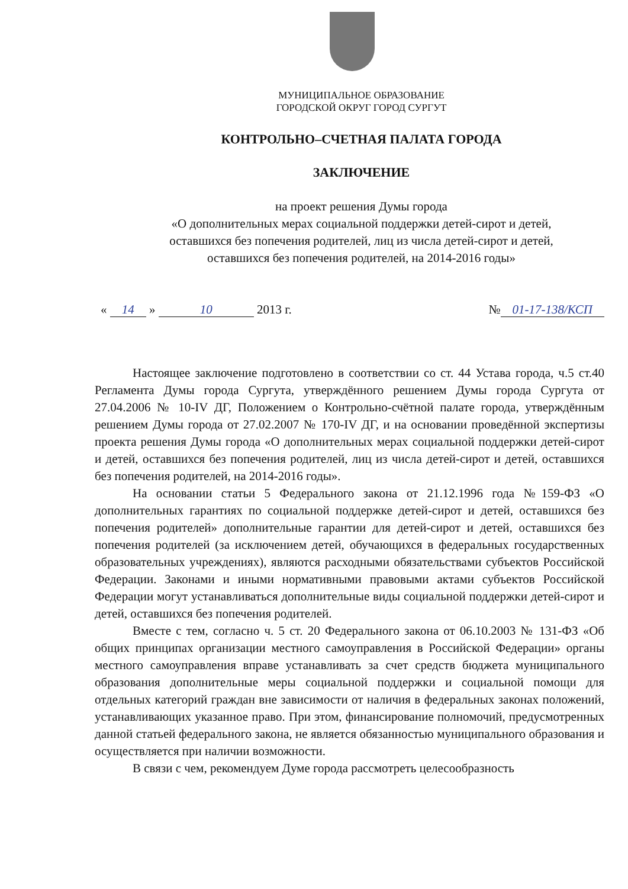МУНИЦИПАЛЬНОЕ ОБРАЗОВАНИЕ
ГОРОДСКОЙ ОКРУГ ГОРОД СУРГУТ
КОНТРОЛЬНО–СЧЕТНАЯ ПАЛАТА ГОРОДА
ЗАКЛЮЧЕНИЕ
на проект решения Думы города
«О дополнительных мерах социальной поддержки детей-сирот и детей,
оставшихся без попечения родителей, лиц из числа детей-сирот и детей,
оставшихся без попечения родителей, на 2014-2016 годы»
« 14 » 10 2013 г. № 01-17-138/КСП
Настоящее заключение подготовлено в соответствии со ст. 44 Устава города, ч.5 ст.40 Регламента Думы города Сургута, утверждённого решением Думы города Сургута от 27.04.2006 № 10-IV ДГ, Положением о Контрольно-счётной палате города, утверждённым решением Думы города от 27.02.2007 № 170-IV ДГ, и на основании проведённой экспертизы проекта решения Думы города «О дополнительных мерах социальной поддержки детей-сирот и детей, оставшихся без попечения родителей, лиц из числа детей-сирот и детей, оставшихся без попечения родителей, на 2014-2016 годы».
На основании статьи 5 Федерального закона от 21.12.1996 года №159-ФЗ «О дополнительных гарантиях по социальной поддержке детей-сирот и детей, оставшихся без попечения родителей» дополнительные гарантии для детей-сирот и детей, оставшихся без попечения родителей (за исключением детей, обучающихся в федеральных государственных образовательных учреждениях), являются расходными обязательствами субъектов Российской Федерации. Законами и иными нормативными правовыми актами субъектов Российской Федерации могут устанавливаться дополнительные виды социальной поддержки детей-сирот и детей, оставшихся без попечения родителей.
Вместе с тем, согласно ч. 5 ст. 20 Федерального закона от 06.10.2003 № 131-ФЗ «Об общих принципах организации местного самоуправления в Российской Федерации» органы местного самоуправления вправе устанавливать за счет средств бюджета муниципального образования дополнительные меры социальной поддержки и социальной помощи для отдельных категорий граждан вне зависимости от наличия в федеральных законах положений, устанавливающих указанное право. При этом, финансирование полномочий, предусмотренных данной статьей федерального закона, не является обязанностью муниципального образования и осуществляется при наличии возможности.
В связи с чем, рекомендуем Думе города рассмотреть целесообразность